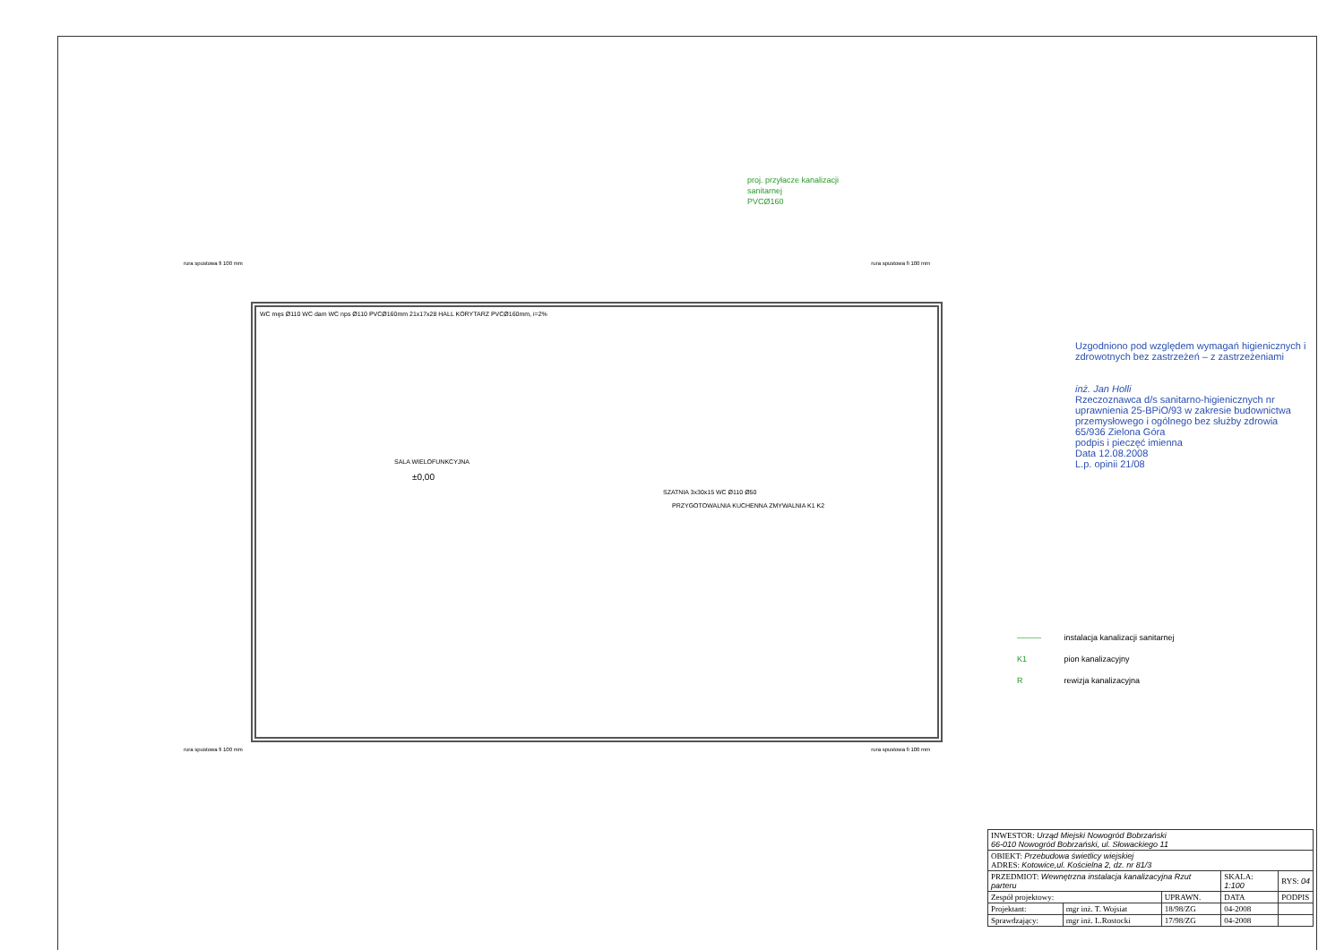proj. przyłacze kanalizacji
sanitarnej
PVCØ160
rura spustowa fi 100 mm rura spustowa fi 100 mm
WC męs Ø110 WC dam WC nps Ø110 PVCØ160mm 21x17x28 HALL KORYTARZ PVCØ160mm, i=2%
SALA WIELOFUNKCYJNA
±0,00
SZATNIA 3x30x15 WC Ø110 Ø50
PRZYGOTOWALNIA KUCHENNA ZMYWALNIA K1 K2
rura spustowa fi 100 mm rura spustowa fi 100 mm
Uzgodniono pod względem wymagań higienicznych i zdrowotnych bez zastrzeżeń – z zastrzeżeniami
inż. Jan Holli
Rzeczoznawca d/s sanitarno-higienicznych nr uprawnienia 25-BPiO/93 w zakresie budownictwa przemysłowego i ogólnego bez służby zdrowia 65/936 Zielona Góra
podpis i pieczęć imienna
Data 12.08.2008
L.p. opinii 21/08
——— instalacja kanalizacji sanitarnej
K1 pion kanalizacyjny
R rewizja kanalizacyjna
| INWESTOR: Urząd Miejski Nowogród Bobrzański 66-010 Nowogród Bobrzański, ul. Słowackiego 11 | | | | |
| OBIEKT: Przebudowa świetlicy wiejskiej ADRES: Kotowice,ul. Kościelna 2, dz. nr 81/3 | | | | |
| PRZEDMIOT: Wewnętrzna instalacja kanalizacyjna Rzut parteru | | | SKALA: 1:100 | RYS: 04 |
| Zespół projektowy: | | UPRAWN. | DATA | PODPIS |
| Projektant: | mgr inż. T. Wojsiat | 18/98/ZG | 04-2008 | |
| Sprawdzający: | mgr inż. L.Rostocki | 17/98/ZG | 04-2008 | |